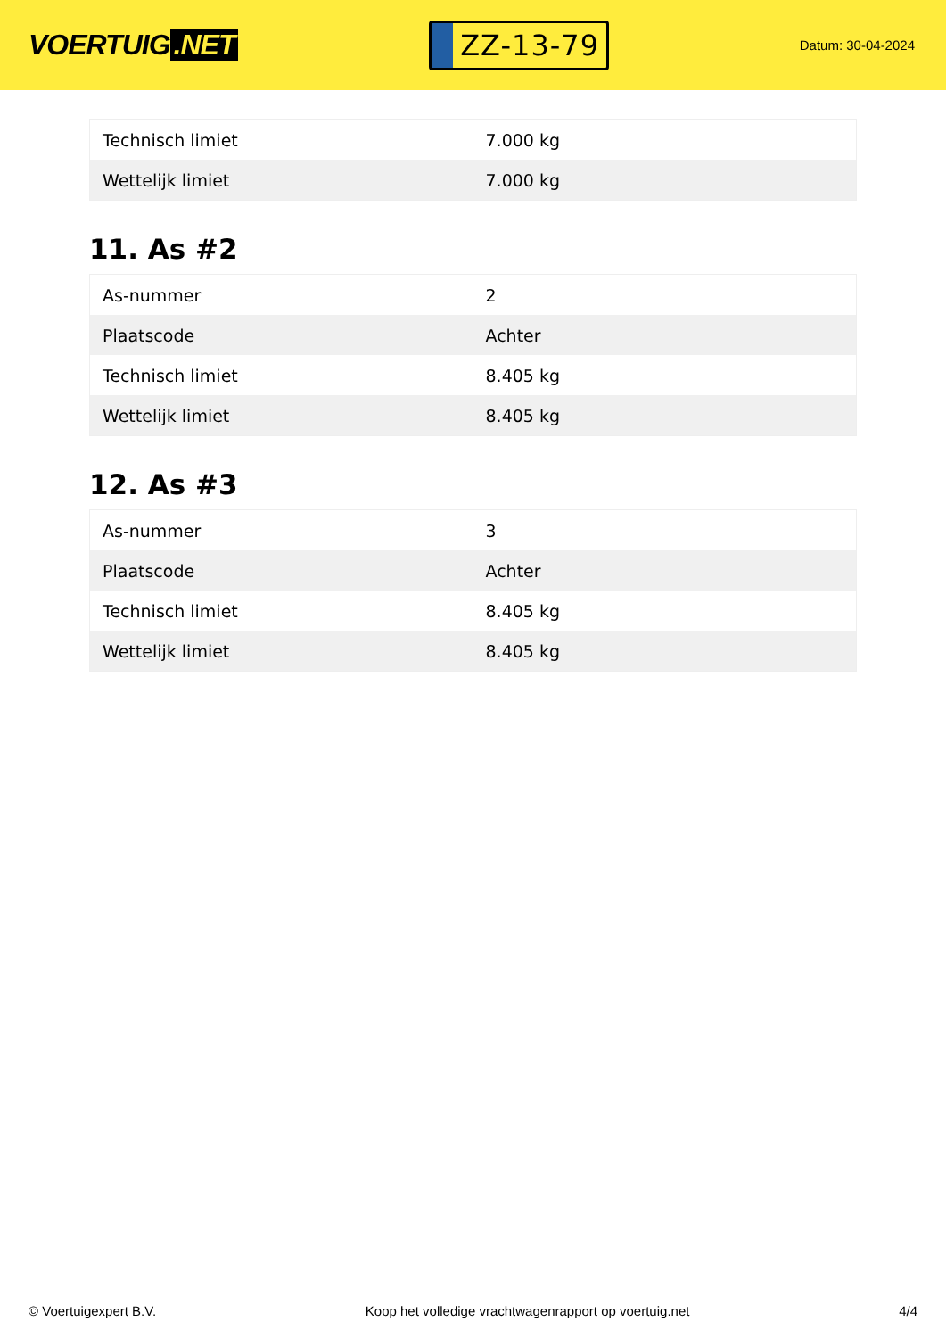VOERTUIG.NET
ZZ-13-79
Datum: 30-04-2024
| Technisch limiet | 7.000 kg |
| Wettelijk limiet | 7.000 kg |
11. As #2
| As-nummer | 2 |
| Plaatscode | Achter |
| Technisch limiet | 8.405 kg |
| Wettelijk limiet | 8.405 kg |
12. As #3
| As-nummer | 3 |
| Plaatscode | Achter |
| Technisch limiet | 8.405 kg |
| Wettelijk limiet | 8.405 kg |
© Voertuigexpert B.V. Koop het volledige vrachtwagenrapport op voertuig.net 4/4